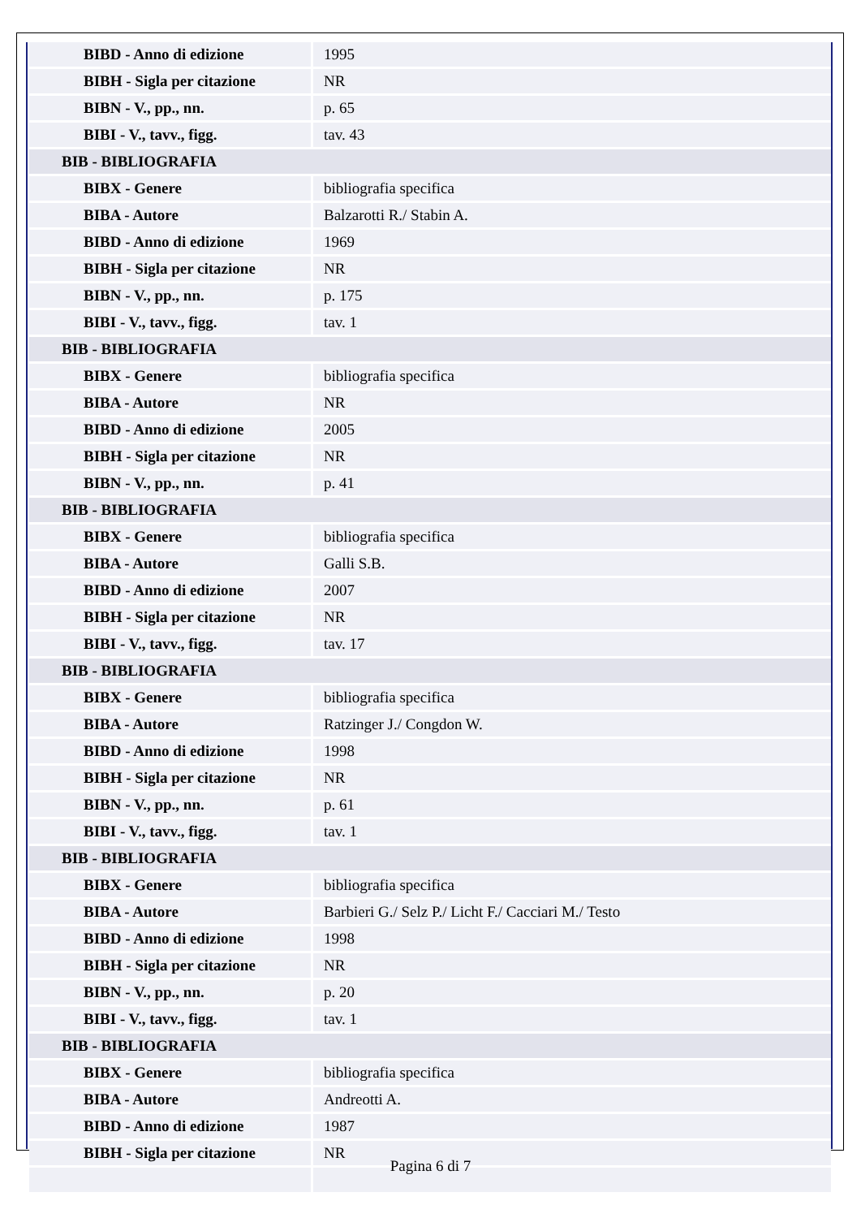| BIBD - Anno di edizione | 1995 |
| BIBH - Sigla per citazione | NR |
| BIBN - V., pp., nn. | p. 65 |
| BIBI - V., tavv., figg. | tav. 43 |
| BIB - BIBLIOGRAFIA | |
| BIBX - Genere | bibliografia specifica |
| BIBA - Autore | Balzarotti R./ Stabin A. |
| BIBD - Anno di edizione | 1969 |
| BIBH - Sigla per citazione | NR |
| BIBN - V., pp., nn. | p. 175 |
| BIBI - V., tavv., figg. | tav. 1 |
| BIB - BIBLIOGRAFIA | |
| BIBX - Genere | bibliografia specifica |
| BIBA - Autore | NR |
| BIBD - Anno di edizione | 2005 |
| BIBH - Sigla per citazione | NR |
| BIBN - V., pp., nn. | p. 41 |
| BIB - BIBLIOGRAFIA | |
| BIBX - Genere | bibliografia specifica |
| BIBA - Autore | Galli S.B. |
| BIBD - Anno di edizione | 2007 |
| BIBH - Sigla per citazione | NR |
| BIBI - V., tavv., figg. | tav. 17 |
| BIB - BIBLIOGRAFIA | |
| BIBX - Genere | bibliografia specifica |
| BIBA - Autore | Ratzinger J./ Congdon W. |
| BIBD - Anno di edizione | 1998 |
| BIBH - Sigla per citazione | NR |
| BIBN - V., pp., nn. | p. 61 |
| BIBI - V., tavv., figg. | tav. 1 |
| BIB - BIBLIOGRAFIA | |
| BIBX - Genere | bibliografia specifica |
| BIBA - Autore | Barbieri G./ Selz P./ Licht F./ Cacciari M./ Testo |
| BIBD - Anno di edizione | 1998 |
| BIBH - Sigla per citazione | NR |
| BIBN - V., pp., nn. | p. 20 |
| BIBI - V., tavv., figg. | tav. 1 |
| BIB - BIBLIOGRAFIA | |
| BIBX - Genere | bibliografia specifica |
| BIBA - Autore | Andreotti A. |
| BIBD - Anno di edizione | 1987 |
| BIBH - Sigla per citazione | NR |
Pagina 6 di 7